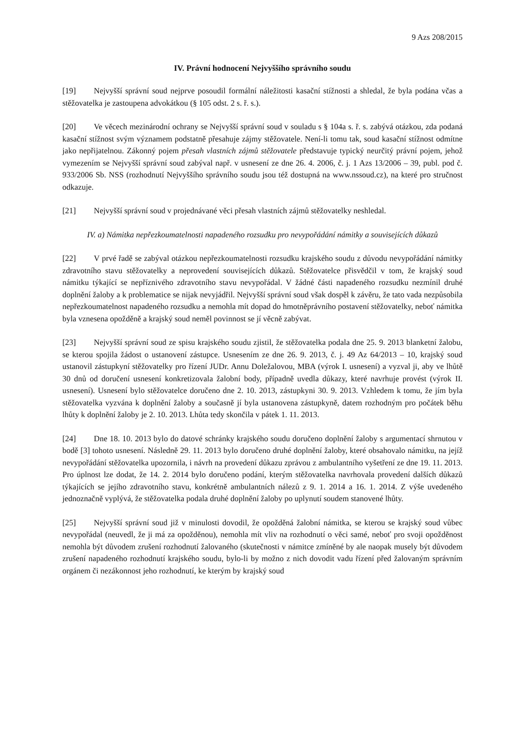9 Azs 208/2015
IV. Právní hodnocení Nejvyššího správního soudu
[19] Nejvyšší správní soud nejprve posoudil formální náležitosti kasační stížnosti a shledal, že byla podána včas a stěžovatelka je zastoupena advokátkou (§ 105 odst. 2 s. ř. s.).
[20] Ve věcech mezinárodní ochrany se Nejvyšší správní soud v souladu s § 104a s. ř. s. zabývá otázkou, zda podaná kasační stížnost svým významem podstatně přesahuje zájmy stěžovatele. Není-li tomu tak, soud kasační stížnost odmítne jako nepřijatelnou. Zákonný pojem přesah vlastních zájmů stěžovatele představuje typický neurčitý právní pojem, jehož vymezením se Nejvyšší správní soud zabýval např. v usnesení ze dne 26. 4. 2006, č. j. 1 Azs 13/2006 – 39, publ. pod č. 933/2006 Sb. NSS (rozhodnutí Nejvyššího správního soudu jsou též dostupná na www.nssoud.cz), na které pro stručnost odkazuje.
[21] Nejvyšší správní soud v projednávané věci přesah vlastních zájmů stěžovatelky neshledal.
IV. a) Námitka nepřezkoumatelnosti napadeného rozsudku pro nevypořádání námitky a souvisejících důkazů
[22] V prvé řadě se zabýval otázkou nepřezkoumatelnosti rozsudku krajského soudu z důvodu nevypořádání námitky zdravotního stavu stěžovatelky a neprovedení souvisejících důkazů. Stěžovatelce přisvědčil v tom, že krajský soud námitku týkající se nepříznivého zdravotního stavu nevypořádal. V žádné části napadeného rozsudku nezmínil druhé doplnění žaloby a k problematice se nijak nevyjádřil. Nejvyšší správní soud však dospěl k závěru, že tato vada nezpůsobila nepřezkoumatelnost napadeného rozsudku a nemohla mít dopad do hmotněprávního postavení stěžovatelky, neboť námitka byla vznesena opožděně a krajský soud neměl povinnost se jí věcně zabývat.
[23] Nejvyšší správní soud ze spisu krajského soudu zjistil, že stěžovatelka podala dne 25. 9. 2013 blanketní žalobu, se kterou spojila žádost o ustanovení zástupce. Usnesením ze dne 26. 9. 2013, č. j. 49 Az 64/2013 – 10, krajský soud ustanovil zástupkyní stěžovatelky pro řízení JUDr. Annu Doležalovou, MBA (výrok I. usnesení) a vyzval ji, aby ve lhůtě 30 dnů od doručení usnesení konkretizovala žalobní body, případně uvedla důkazy, které navrhuje provést (výrok II. usnesení). Usnesení bylo stěžovatelce doručeno dne 2. 10. 2013, zástupkyni 30. 9. 2013. Vzhledem k tomu, že jím byla stěžovatelka vyzvána k doplnění žaloby a současně jí byla ustanovena zástupkyně, datem rozhodným pro počátek běhu lhůty k doplnění žaloby je 2. 10. 2013. Lhůta tedy skončila v pátek 1. 11. 2013.
[24] Dne 18. 10. 2013 bylo do datové schránky krajského soudu doručeno doplnění žaloby s argumentací shrnutou v bodě [3] tohoto usnesení. Následně 29. 11. 2013 bylo doručeno druhé doplnění žaloby, které obsahovalo námitku, na jejíž nevypořádání stěžovatelka upozornila, i návrh na provedení důkazu zprávou z ambulantního vyšetření ze dne 19. 11. 2013. Pro úplnost lze dodat, že 14. 2. 2014 bylo doručeno podání, kterým stěžovatelka navrhovala provedení dalších důkazů týkajících se jejího zdravotního stavu, konkrétně ambulantních nálezů z 9. 1. 2014 a 16. 1. 2014. Z výše uvedeného jednoznačně vyplývá, že stěžovatelka podala druhé doplnění žaloby po uplynutí soudem stanovené lhůty.
[25] Nejvyšší správní soud již v minulosti dovodil, že opožděná žalobní námitka, se kterou se krajský soud vůbec nevypořádal (neuvedl, že ji má za opožděnou), nemohla mít vliv na rozhodnutí o věci samé, neboť pro svoji opožděnost nemohla být důvodem zrušení rozhodnutí žalovaného (skutečnosti v námitce zmíněné by ale naopak musely být důvodem zrušení napadeného rozhodnutí krajského soudu, bylo-li by možno z nich dovodit vadu řízení před žalovaným správním orgánem či nezákonnost jeho rozhodnutí, ke kterým by krajský soud